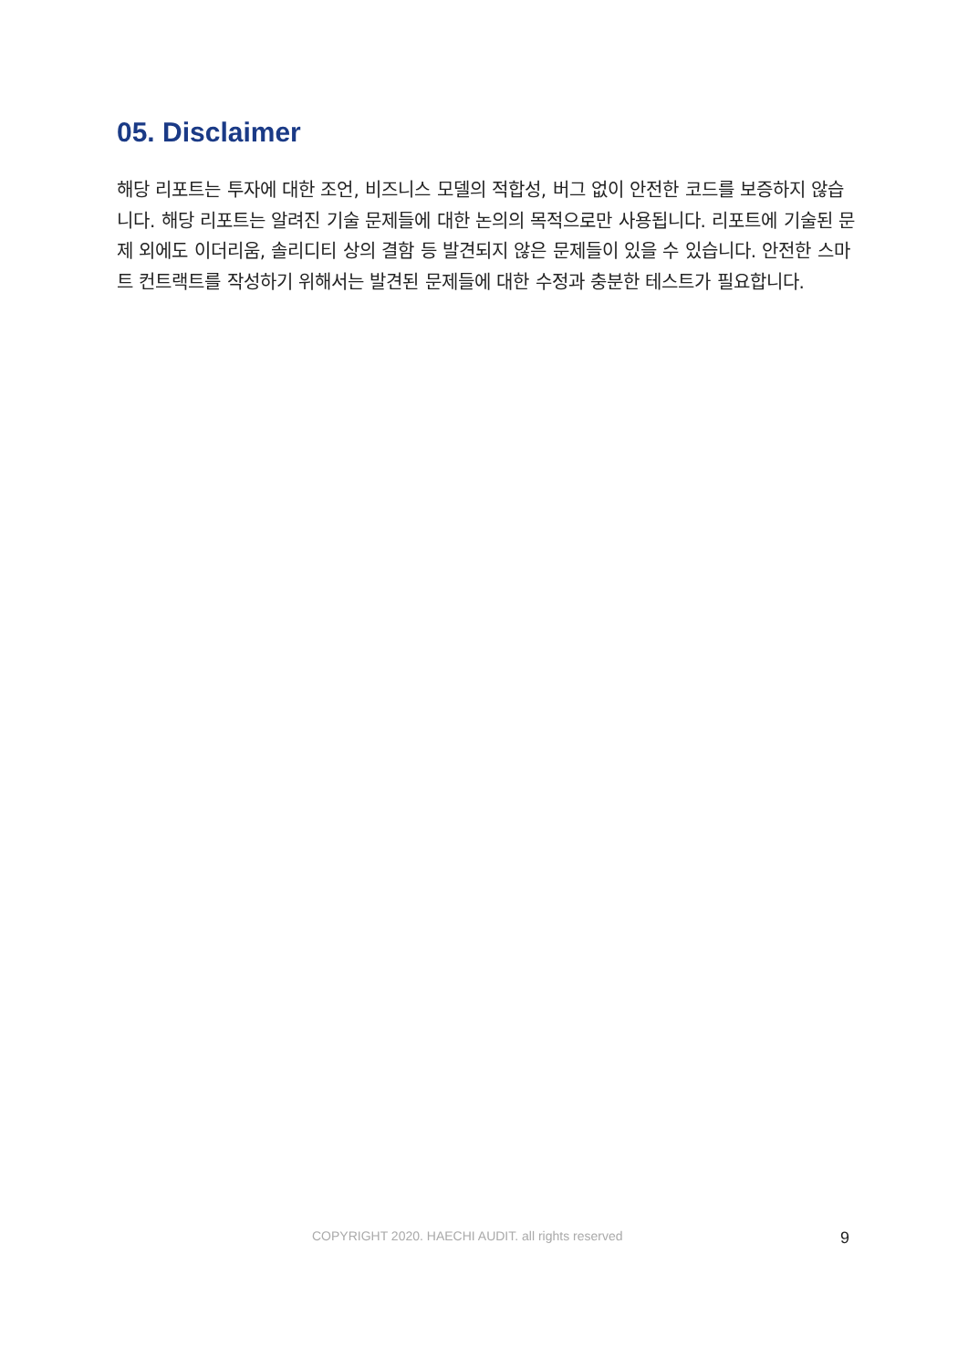05. Disclaimer
해당 리포트는 투자에 대한 조언, 비즈니스 모델의 적합성, 버그 없이 안전한 코드를 보증하지 않습니다. 해당 리포트는 알려진 기술 문제들에 대한 논의의 목적으로만 사용됩니다. 리포트에 기술된 문제 외에도 이더리움, 솔리디티 상의 결함 등 발견되지 않은 문제들이 있을 수 있습니다. 안전한 스마트 컨트랙트를 작성하기 위해서는 발견된 문제들에 대한 수정과 충분한 테스트가 필요합니다.
COPYRIGHT 2020. HAECHI AUDIT. all rights reserved 9